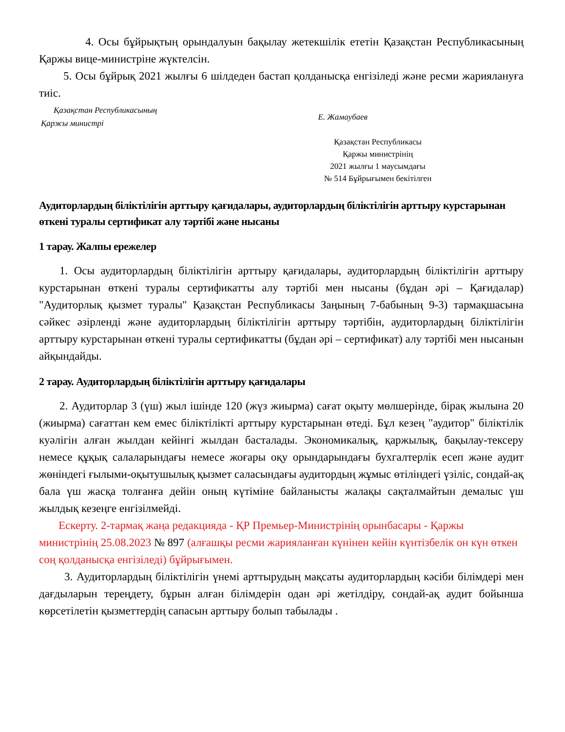4. Осы бұйрықтың орындалуын бақылау жетекшілік ететін Қазақстан Республикасының Қаржы вице-министріне жүктелсін.
5. Осы бұйрық 2021 жылғы 6 шілдеден бастап қолданысқа енгізіледі және ресми жариялануға тиіс.
Қазақстан Республикасының
Қаржы министрі
Е. Жамаубаев
Қазақстан Республикасы
Қаржы министрінің
2021 жылғы 1 маусымдағы
№ 514 Бұйрығымен бекітілген
Аудиторлардың біліктілігін арттыру қағидалары, аудиторлардың біліктілігін арттыру курстарынан өткені туралы сертификат алу тәртібі және нысаны
1 тарау. Жалпы ережелер
1. Осы аудиторлардың біліктілігін арттыру қағидалары, аудиторлардың біліктілігін арттыру курстарынан өткені туралы сертификатты алу тәртібі мен нысаны (бұдан әрі – Қағидалар) "Аудиторлық қызмет туралы" Қазақстан Республикасы Заңының 7-бабының 9-3) тармақшасына сәйкес әзірленді және аудиторлардың біліктілігін арттыру тәртібін, аудиторлардың біліктілігін арттыру курстарынан өткені туралы сертификатты (бұдан әрі – сертификат) алу тәртібі мен нысанын айқындайды.
2 тарау. Аудиторлардың біліктілігін арттыру қағидалары
2. Аудиторлар 3 (үш) жыл ішінде 120 (жүз жиырма) сағат оқыту мөлшерінде, бірақ жылына 20 (жиырма) сағаттан кем емес біліктілікті арттыру курстарынан өтеді. Бұл кезең "аудитор" біліктілік куәлігін алған жылдан кейінгі жылдан басталады. Экономикалық, қаржылық, бақылау-тексеру немесе құқық салаларындағы немесе жоғары оқу орындарындағы бухгалтерлік есеп және аудит жөніндегі ғылыми-оқытушылық қызмет саласындағы аудитордың жұмыс өтіліндегі үзіліс, сондай-ақ бала үш жасқа толғанға дейін оның күтіміне байланысты жалақы сақталмайтын демалыс үш жылдық кезеңге енгізілмейді.
Ескерту. 2-тармақ жаңа редакцияда - ҚР Премьер-Министрінің орынбасары - Қаржы министрінің 25.08.2023 № 897 (алғашқы ресми жарияланған күнінен кейін күнтізбелік он күн өткен соң қолданысқа енгізіледі) бұйрығымен.
3. Аудиторлардың біліктілігін үнемі арттырудың мақсаты аудиторлардың кәсіби білімдері мен дағдыларын тереңдету, бұрын алған білімдерін одан әрі жетілдіру, сондай-ақ аудит бойынша көрсетілетін қызметтердің сапасын арттыру болып табылады .